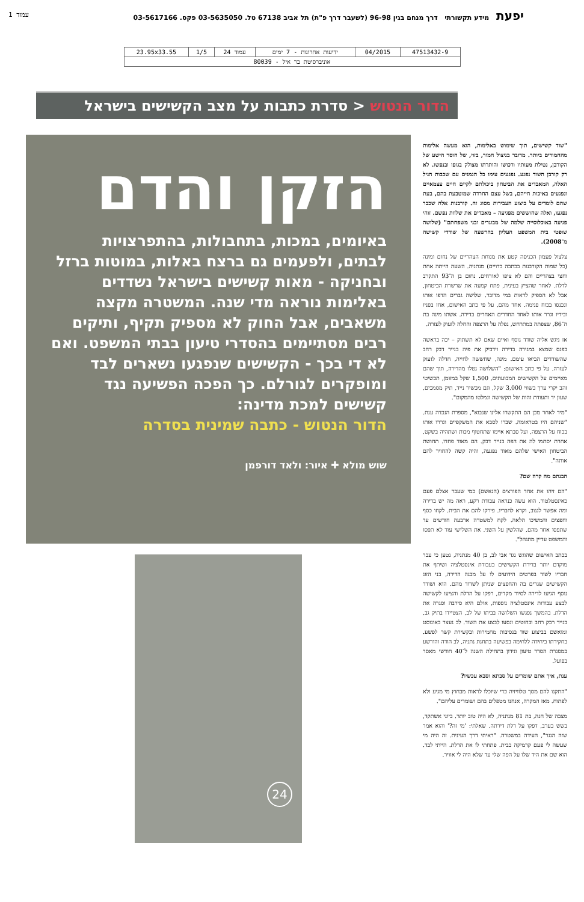עמוד 1
יפעת מידע תקשורתי דרך מנחם בגין 96-98 (לשעבר דרך פ"ת) תל אביב 67138 טל. 03-5635050 פקס. 03-5617166
| 47513432-9 | 04/2015 | ידיעות אחרונות - 7 ימים | עמוד 24 | 1/5 | 23.95x33.55 |
| אוניברסיטת בר איל - 80039 | | | | | |
הדור הנטוש < סדרת כתבות על מצב הקשישים בישראל
"שוד קשישים, תוך שימוש באלימות, הוא מעשה אלימות מהחמורים ביותר. מדובר בניצול חמור, בזוי, של חוסר הישע של הקורבן, נטילת מעותיו ורכושו והותרתו מצולק בגופו ובנפשו. לא רק קורבן השוד נפגע. נפגעים עימו כל הנמנים עם שכבות הגיל האלה, המאבדים את הביטחון ביכולתם לקיים חיים עצמאיים ונפגעים באיכות חייהם, בשל עצם החרדה שמוטבעת בהם, בעת שהם לומדים על ביצוע העבירות מסוג זה. קורבנות אלה שכבר נפגעו, ואלה שחוששים מפגיעה – מאבדים את שלוות נפשם. זוהי פגיעה באוכלוסייה שלמה של מבוגרים ובני משפחתם" (שלושה שופטי בית המשפט העליון בהרשעה של שודדי קשישה מ־2008).
צלצול פעמון הכניסה קטע את מנוחת הצהריים של נחום ומינה (כל שמות הקורבנות בכתבה בדויים) מנתניה. השעה הייתה אחת וחצי בצהריים והם לא ציפו לאורחים. נחום בן ה־93 התקרב לדלת. לאחר שהציץ בעינית, פתח קמעה את שרשרת הביטחון, אבל לא הספיק לראות במי מדובר. שלושה גברים הדפו אותו ונכנסו בכוח פנימה. אחד מהם, על פי כתב האישום, אחז בפניו ובידיו וגרר אותו לאחד החדרים האחרים בדירה. אשתו מינה בת ה־86, שצפתה במתרחש, נפלה על הרצפה והחלה לזעוק לעזרה.
אז ניגש אליה שודד נוסף ואיים שאם לא תשתוק – יכה בראשה בפנס שמצא במגירה בדירה וידביק את פיה בנייר דבק רחב שהשודדים הביאו עימם. מינה, שחששה לחייה, חדלה לזעוק לעזרה. על פי כתב האישום: "השלושה נטלו מהדירה, תוך שהם מאיימים על הקשישים המבועתים, 1,500 שקל במזומן, תכשיטי זהב יקרי ערך בשווי 3,000 שקל, וגם מכשיר נייד, תיק מסמכים, שעון יד ותעודת זהות של הקשישה ונמלטו מהמקום".
"מיד לאחר מכן הם התקשרו אלינו שנבוא", מספרת הנכדה ענת. "שניהם היו בטראומה. שברו לסבא את המשקפיים וגררו אותו בכוח על הרצפה, ועל סבתא איימו שתחטוף מכות ושתהיה בשקט, אחרת יסתמו לה את הפה בנייר דבק. הם מאוד פחדו. תחושת הביטחון האישי שלהם מאוד נפגעה, והיה קשה להחזיר להם אותה".
הבנתם מה קרה שם?
"הם זיהו את אחד הפורצים (הנאשם) כמי שעבר אצלם פעם כאינסטלטור. הוא עשה כנראה עבודת רקע, ראה מה יש בדירה ומה אפשר לגנוב, וקרא לחבריו. פירקו להם את הבית. לקחו כסף וחפצים והמשיכו הלאה. לקח למשטרה ארבעה חודשים עד שתפסו אחד מהם, שהלשין על השני. את השלישי עוד לא תפסו והמשפט עדיין מתנהל".
בכתב האישום שהוגש נגד אבי לב, בן 40 מנתניה, נטען כי עבר מוקדם יותר בדירת הקשישים בעבודת אינסטלציה ושיתף את חבריו לשוד בפרטים הידועים לו על מבנה הדירה, בני הזוג הקשישים שגרים בה והחפצים שניתן לשדוד מהם. הוא ושודד נוסף הגיעו לדירה לסיור מקדים, רפקו על הדלת והציעו לקשישה לבצע עבודות אינסטלציה נוספות, אולם היא סירבה וסגרה את הדלת. בהמשך נפגשו השלושה בביתו של לב, הצטיידו בתיק גב, בנייר רבק רחב ובחוטים ונסעו לבצע את השוד. לב נעצר באוגוסט ומואשם בביצוע שוד בנסיבות מחמירות ובקשירת קשר לפשע. בחקירתו ביחידה ללחימה בפשיעה בתחנת נתניה, לב הודה והורשע במסגרת הסדר טיעון ונידון בתחילת השנה ל־40 חודשי מאסר בפועל.
ענת, איך אתם שומרים על סבתא וסבא עכשיו?
"התקנו להם מסך טלוויזיה כדי שיוכלו לראות מבחוץ מי מגיע ולא לפתוח. מאז המקרה, אנחנו מטפלים בהם ושומרים עליהם".
מצבה של חנה, בת 81 מנתניה, לא היה טוב יותר. ביוני אשתקד, בשש בערב, דפקו על דלת דירתה. שאלתי: 'מי זה?' והוא אמר שזה הנגר", העידה במשטרה. "ראיתי דרך העינית. זה היה מי שעשה לי פעם קרמיקה בבית. פתחתי לו את הדלת. הייתי לבד. הוא שם את היד שלו על הפה שלי עד שלא היה לי אוויר.
הזקן והדם
באיומים, במכות, בתחבולות, בהתפרצויות לבתים, ולפעמים גם ברצח באלות, במוטות ברזל ובחניקה - מאות קשישים בישראל נשדדים באלימות נוראה מדי שנה. המשטרה מקצה משאבים, אבל החוק לא מספיק תקיף, ותיקים רבים מסתיימים בהסדרי טיעון בבתי המשפט. ואם לא די בכך - הקשישים שנפגעו נשארים לבד ומופקרים לגורלם. כך הפכה הפשיעה נגד קשישים למכת מדינה:
הדור הנטוש - כתבה שמינית בסדרה
שוש מולא ✚ איור: ולאד דורפמן
24